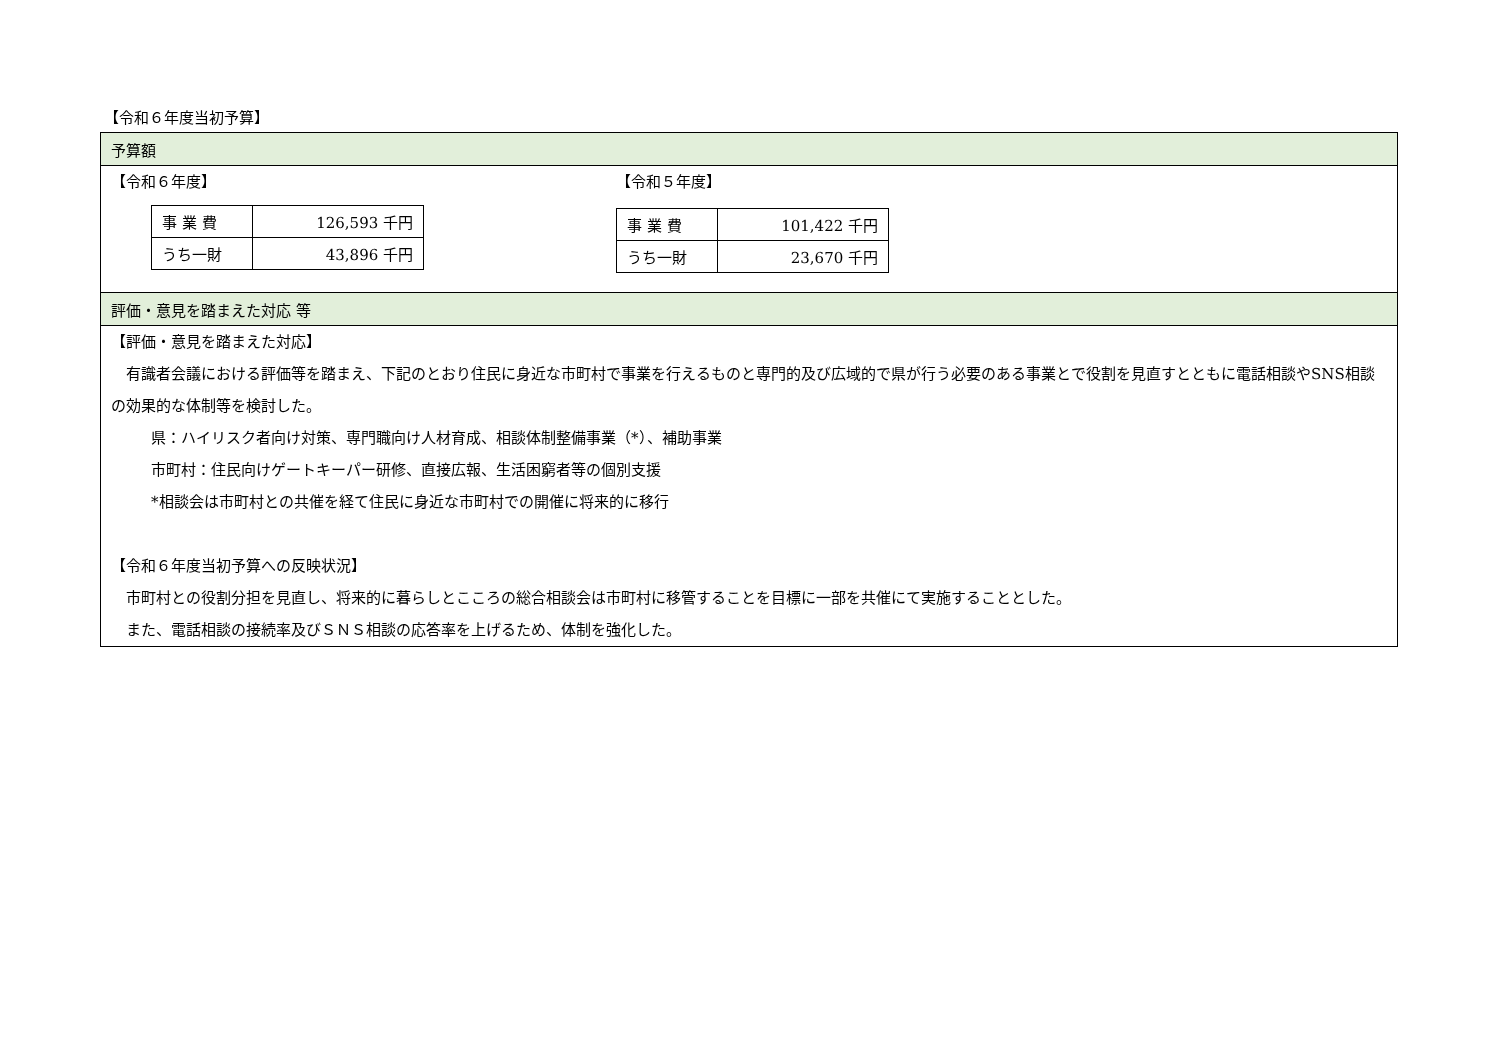【令和６年度当初予算】
予算額
【令和６年度】
| 事 業 費 | 126,593 千円 |
| うち一財 | 43,896 千円 |
【令和５年度】
| 事 業 費 | 101,422 千円 |
| うち一財 | 23,670 千円 |
評価・意見を踏まえた対応 等
【評価・意見を踏まえた対応】
有識者会議における評価等を踏まえ、下記のとおり住民に身近な市町村で事業を行えるものと専門的及び広域的で県が行う必要のある事業とで役割を見直すとともに電話相談やSNS相談の効果的な体制等を検討した。
県：ハイリスク者向け対策、専門職向け人材育成、相談体制整備事業（*）、補助事業
市町村：住民向けゲートキーパー研修、直接広報、生活困窮者等の個別支援
*相談会は市町村との共催を経て住民に身近な市町村での開催に将来的に移行
【令和６年度当初予算への反映状況】
市町村との役割分担を見直し、将来的に暮らしとこころの総合相談会は市町村に移管することを目標に一部を共催にて実施することとした。
また、電話相談の接続率及びＳＮＳ相談の応答率を上げるため、体制を強化した。